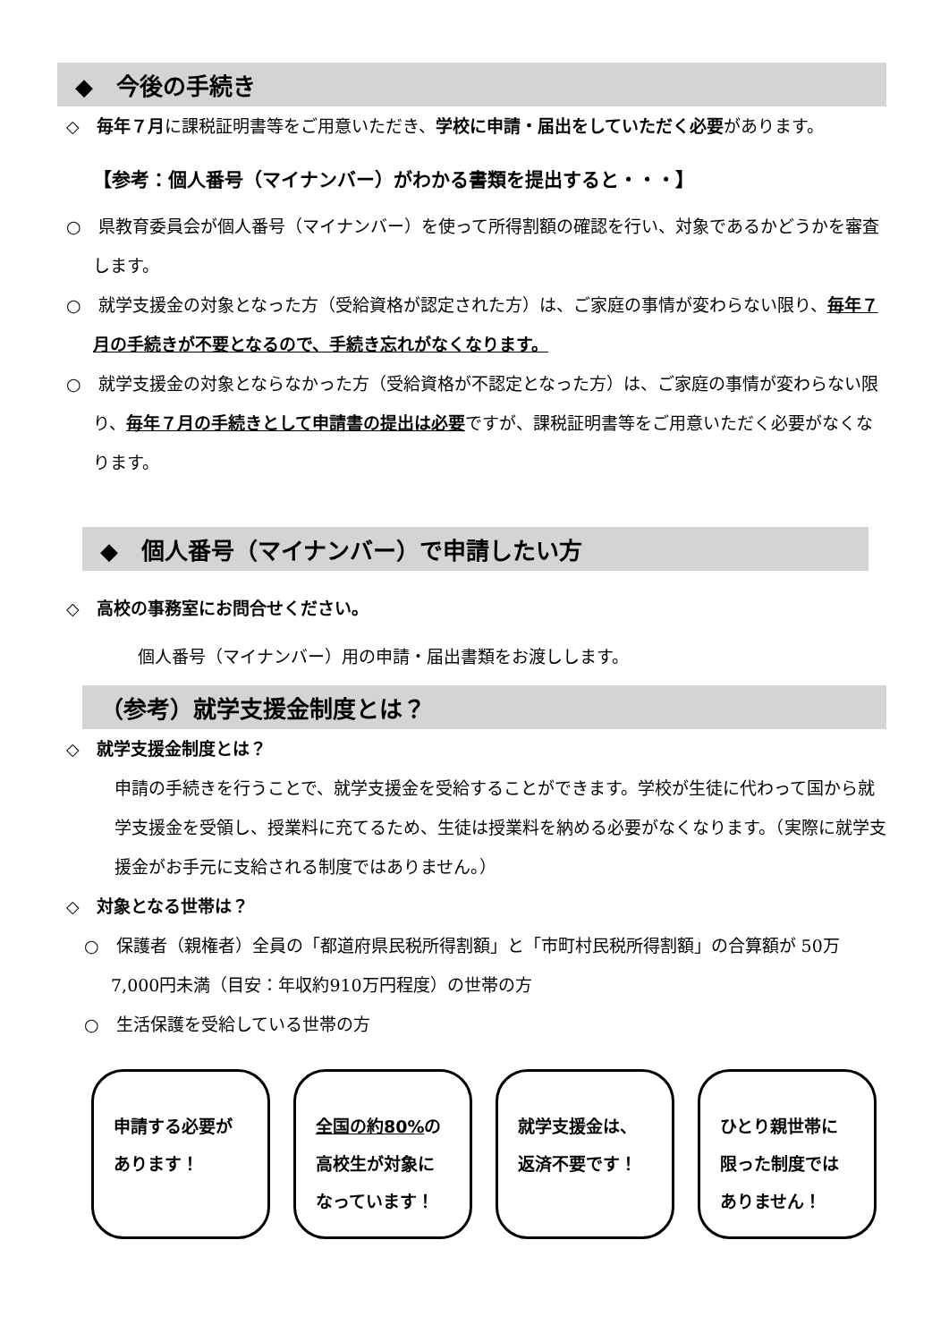◆　今後の手続き
◇　毎年７月に課税証明書等をご用意いただき、学校に申請・届出をしていただく必要があります。
【参考：個人番号（マイナンバー）がわかる書類を提出すると・・・】
○　県教育委員会が個人番号（マイナンバー）を使って所得割額の確認を行い、対象であるかどうかを審査します。
○　就学支援金の対象となった方（受給資格が認定された方）は、ご家庭の事情が変わらない限り、毎年７月の手続きが不要となるので、手続き忘れがなくなります。
○　就学支援金の対象とならなかった方（受給資格が不認定となった方）は、ご家庭の事情が変わらない限り、毎年７月の手続きとして申請書の提出は必要ですが、課税証明書等をご用意いただく必要がなくなります。
◆　個人番号（マイナンバー）で申請したい方
◇　高校の事務室にお問合せください。
個人番号（マイナンバー）用の申請・届出書類をお渡しします。
（参考）就学支援金制度とは？
◇　就学支援金制度とは？
申請の手続きを行うことで、就学支援金を受給することができます。学校が生徒に代わって国から就学支援金を受領し、授業料に充てるため、生徒は授業料を納める必要がなくなります。（実際に就学支援金がお手元に支給される制度ではありません。）
◇　対象となる世帯は？
○　保護者（親権者）全員の「都道府県民税所得割額」と「市町村民税所得割額」の合算額が 50万7,000円未満（目安：年収約910万円程度）の世帯の方
○　生活保護を受給している世帯の方
申請する必要が
あります！
全国の約80% の
高校生が対象に
なっています！
就学支援金は、
返済不要です！
ひとり親世帯に
限った制度では
ありません！